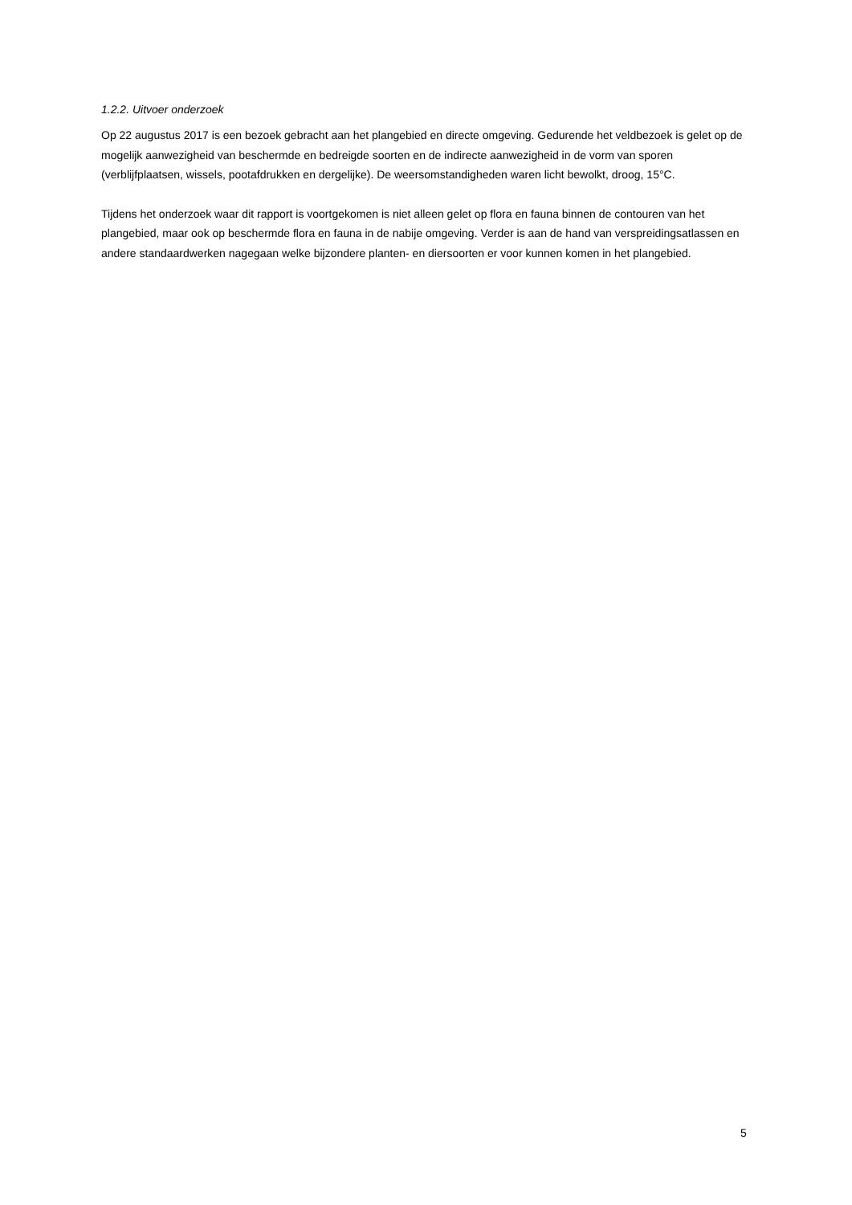1.2.2. Uitvoer onderzoek
Op 22 augustus 2017 is een bezoek gebracht aan het plangebied en directe omgeving. Gedurende het veldbezoek is gelet op de mogelijk aanwezigheid van beschermde en bedreigde soorten en de indirecte aanwezigheid in de vorm van sporen (verblijfplaatsen, wissels, pootafdrukken en dergelijke). De weersomstandigheden waren licht bewolkt, droog, 15°C.
Tijdens het onderzoek waar dit rapport is voortgekomen is niet alleen gelet op flora en fauna binnen de contouren van het plangebied, maar ook op beschermde flora en fauna in de nabije omgeving. Verder is aan de hand van verspreidingsatlassen en andere standaardwerken nagegaan welke bijzondere planten- en diersoorten er voor kunnen komen in het plangebied.
5